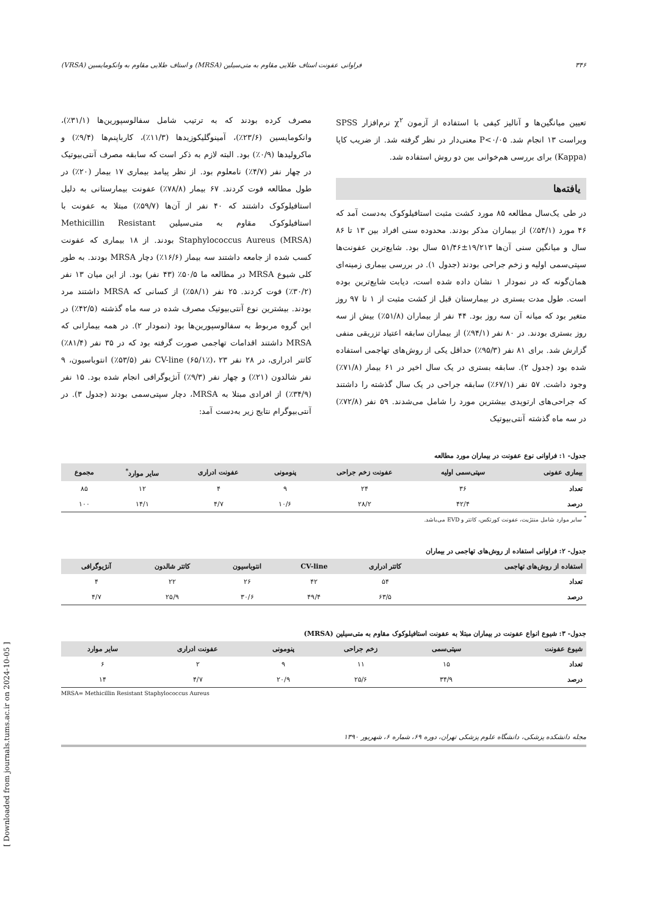۳۴۶ فراوانی عفونت استاف طلایی مقاوم به متی‌سیلین (MRSA) و استاف طلایی مقاوم به وانکومایسین (VRSA)
تعیین میانگین‌ها و آنالیز کیفی با استفاده از آزمون χ<sup>۲</sup> نرم‌افزار SPSS ویراست ۱۳ انجام شد. P<۰/۰۵ معنی‌دار در نظر گرفته شد. از ضریب کاپا (Kappa) برای بررسی هم‌خوانی بین دو روش استفاده شد.
یافته‌ها
در طی یک‌سال مطالعه ۸۵ مورد کشت مثبت استافیلوکوک به‌دست آمد که ۴۶ مورد (۵۴/۱٪) از بیماران مذکر بودند. محدوده سنی افراد بین ۱۳ تا ۸۶ سال و میانگین سنی آن‌ها ۱۹/۲۱۳±۵۱/۴۶ سال بود. شایع‌ترین عفونت‌ها سپتی‌سمی اولیه و زخم جراحی بودند (جدول ۱). در بررسی بیماری زمینه‌ای همان‌گونه که در نمودار ۱ نشان داده شده است، دیابت شایع‌ترین بوده است. طول مدت بستری در بیمارستان قبل از کشت مثبت از ۱ تا ۹۷ روز متغیر بود که میانه آن سه روز بود. ۴۴ نفر از بیماران (۵۱/۸٪) بیش از سه روز بستری بودند. در ۸۰ نفر (۹۴/۱٪) از بیماران سابقه اعتیاد تزریقی منفی گزارش شد. برای ۸۱ نفر (۹۵/۳٪) حداقل یکی از روش‌های تهاجمی استفاده شده بود (جدول ۲). سابقه بستری در یک سال اخیر در ۶۱ بیمار (۷۱/۸٪) وجود داشت. ۵۷ نفر (۶۷/۱٪) سابقه جراحی در یک سال گذشته را داشتند که جراحی‌های ارتوپدی بیشترین مورد را شامل می‌شدند. ۵۹ نفر (۷۲/۸٪) در سه ماه گذشته آنتی‌بیوتیک
مصرف کرده بودند که به ترتیب شامل سفالوسپورین‌ها (۳۱/۱٪)، وانکومایسین (۲۳/۶٪)، آمینوگلیکوزیدها (۱۱/۳٪)، کارباپنم‌ها (۹/۴٪) و ماکرولیدها (۰/۹٪) بود. البته لازم به ذکر است که سابقه مصرف آنتی‌بیوتیک در چهار نفر (۴/۷٪) نامعلوم بود. از نظر پیامد بیماری ۱۷ بیمار (۲۰٪) در طول مطالعه فوت کردند. ۶۷ بیمار (۷۸/۸٪) عفونت بیمارستانی به دلیل استافیلوکوک داشتند که ۴۰ نفر از آن‌ها (۵۹/۷٪) مبتلا به عفونت با استافیلوکوک مقاوم به متی‌سیلین Methicillin Resistant Staphylococcus Aureus (MRSA) بودند. از ۱۸ بیماری که عفونت کسب شده از جامعه داشتند سه بیمار (۱۶/۶٪) دچار MRSA بودند. به طور کلی شیوع MRSA در مطالعه ما ۵۰/۵٪ (۴۳ نفر) بود. از این میان ۱۳ نفر (۳۰/۲٪) فوت کردند. ۲۵ نفر (۵۸/۱٪) از کسانی که MRSA داشتند مرد بودند. بیشترین نوع آنتی‌بیوتیک مصرف شده در سه ماه گذشته (۴۲/۵٪) در این گروه مربوط به سفالوسپورین‌ها بود (نمودار ۲). در همه بیمارانی که MRSA داشتند اقدامات تهاجمی صورت گرفته بود که در ۳۵ نفر (۸۱/۴٪) کاتتر ادراری، در ۲۸ نفر CV-line (۶۵/۱٪)، ۲۳ نفر (۵۳/۵٪) انتوباسیون، ۹ نفر شالدون (۲۱٪) و چهار نفر (۹/۳٪) آنژیوگرافی انجام شده بود. ۱۵ نفر (۳۴/۹٪) از افرادی مبتلا به MRSA، دچار سپتی‌سمی بودند (جدول ۳). در آنتی‌بیوگرام نتایج زیر به‌دست آمد:
جدول- ۱: فراوانی نوع عفونت در بیماران مورد مطالعه
| بیماری عفونی | سپتی‌سمی اولیه | عفونت زخم جراحی | پنومونی | عفونت ادراری | سایر موارد<sup>*</sup> | مجموع |
| --- | --- | --- | --- | --- | --- | --- |
| تعداد | ۳۶ | ۲۴ | ۹ | ۴ | ۱۲ | ۸۵ |
| درصد | ۴۲/۴ | ۲۸/۲ | ۱۰/۶ | ۴/۷ | ۱۴/۱ | ۱۰۰ |
<sup>*</sup> سایر موارد شامل منتژیت، عفونت کورتکس، کاتتر و EVD می‌باشد.
جدول- ۲: فراوانی استفاده از روش‌های تهاجمی در بیماران
| استفاده از روش‌های تهاجمی | کاتتر ادراری | CV-line | انتوباسیون | کاتتر شالدون | آنژیوگرافی |
| --- | --- | --- | --- | --- | --- |
| تعداد | ۵۴ | ۴۲ | ۲۶ | ۲۲ | ۴ |
| درصد | ۶۳/۵ | ۴۹/۴ | ۳۰/۶ | ۲۵/۹ | ۴/۷ |
جدول- ۳: شیوع انواع عفونت در بیماران مبتلا به عفونت استافیلوکوک مقاوم به متی‌سیلین (MRSA)
| شیوع عفونت | سپتی‌سمی | زخم جراحی | پنومونی | عفونت ادراری | سایر موارد |
| --- | --- | --- | --- | --- | --- |
| تعداد | ۱۵ | ۱۱ | ۹ | ۲ | ۶ |
| درصد | ۳۴/۹ | ۲۵/۶ | ۲۰/۹ | ۴/۷ | ۱۴ |
MRSA= Methicillin Resistant Staphylococcus Aureus
مجله دانشکده پزشکی، دانشگاه علوم پزشکی تهران، دوره ۶۹، شماره ۶، شهریور ۱۳۹۰
[ Downloaded from journals.tums.ac.ir on 2024-10-05 ]